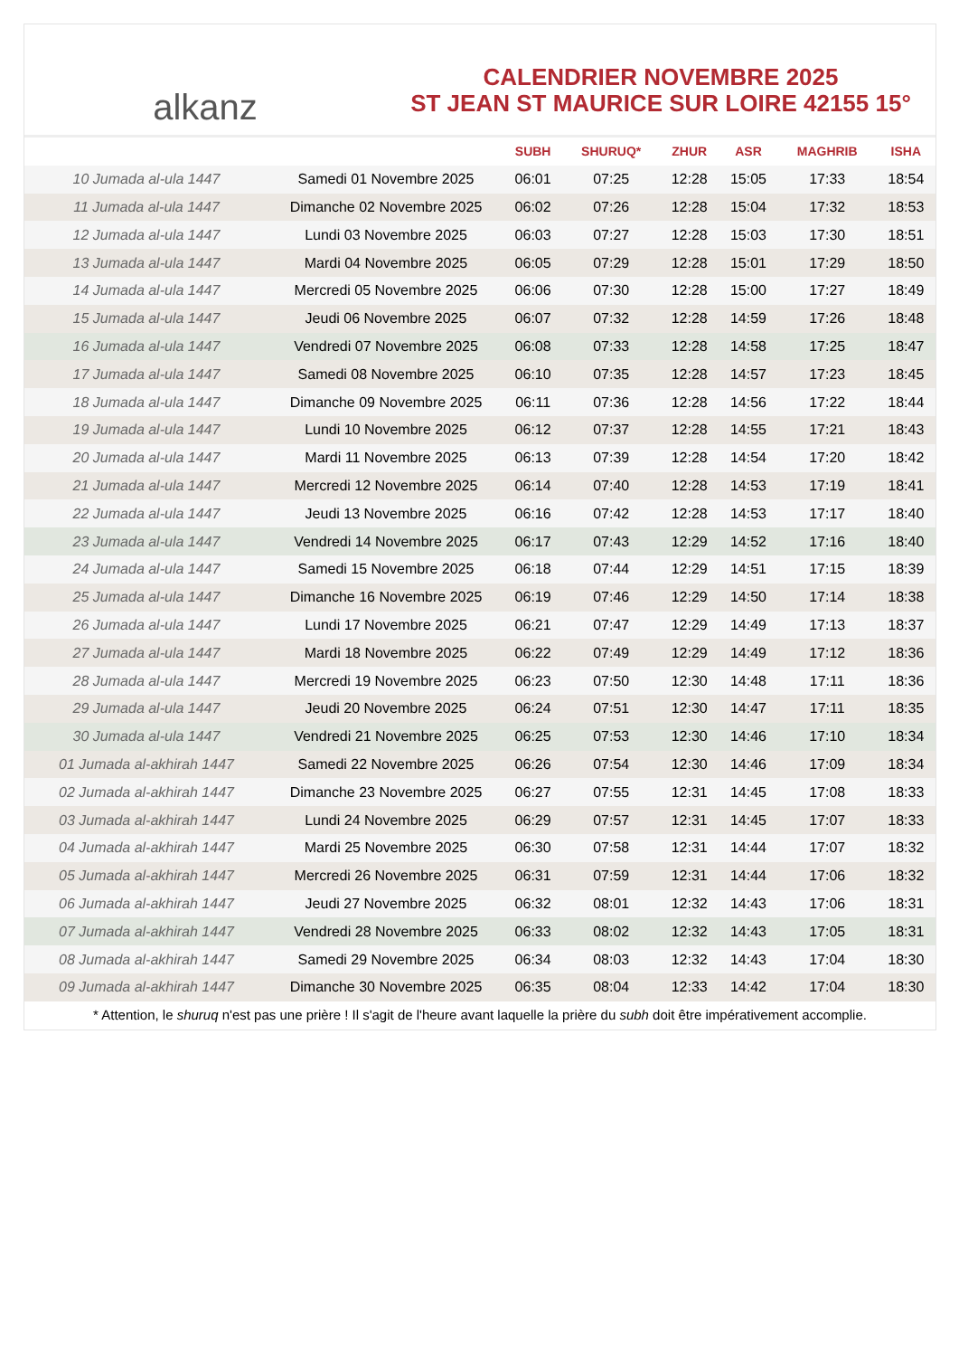alkanz
CALENDRIER NOVEMBRE 2025
ST JEAN ST MAURICE SUR LOIRE 42155 15°
| | | SUBH | SHURUQ* | ZHUR | ASR | MAGHRIB | ISHA |
| --- | --- | --- | --- | --- | --- | --- | --- |
| 10 Jumada al-ula 1447 | Samedi 01 Novembre 2025 | 06:01 | 07:25 | 12:28 | 15:05 | 17:33 | 18:54 |
| 11 Jumada al-ula 1447 | Dimanche 02 Novembre 2025 | 06:02 | 07:26 | 12:28 | 15:04 | 17:32 | 18:53 |
| 12 Jumada al-ula 1447 | Lundi 03 Novembre 2025 | 06:03 | 07:27 | 12:28 | 15:03 | 17:30 | 18:51 |
| 13 Jumada al-ula 1447 | Mardi 04 Novembre 2025 | 06:05 | 07:29 | 12:28 | 15:01 | 17:29 | 18:50 |
| 14 Jumada al-ula 1447 | Mercredi 05 Novembre 2025 | 06:06 | 07:30 | 12:28 | 15:00 | 17:27 | 18:49 |
| 15 Jumada al-ula 1447 | Jeudi 06 Novembre 2025 | 06:07 | 07:32 | 12:28 | 14:59 | 17:26 | 18:48 |
| 16 Jumada al-ula 1447 | Vendredi 07 Novembre 2025 | 06:08 | 07:33 | 12:28 | 14:58 | 17:25 | 18:47 |
| 17 Jumada al-ula 1447 | Samedi 08 Novembre 2025 | 06:10 | 07:35 | 12:28 | 14:57 | 17:23 | 18:45 |
| 18 Jumada al-ula 1447 | Dimanche 09 Novembre 2025 | 06:11 | 07:36 | 12:28 | 14:56 | 17:22 | 18:44 |
| 19 Jumada al-ula 1447 | Lundi 10 Novembre 2025 | 06:12 | 07:37 | 12:28 | 14:55 | 17:21 | 18:43 |
| 20 Jumada al-ula 1447 | Mardi 11 Novembre 2025 | 06:13 | 07:39 | 12:28 | 14:54 | 17:20 | 18:42 |
| 21 Jumada al-ula 1447 | Mercredi 12 Novembre 2025 | 06:14 | 07:40 | 12:28 | 14:53 | 17:19 | 18:41 |
| 22 Jumada al-ula 1447 | Jeudi 13 Novembre 2025 | 06:16 | 07:42 | 12:28 | 14:53 | 17:17 | 18:40 |
| 23 Jumada al-ula 1447 | Vendredi 14 Novembre 2025 | 06:17 | 07:43 | 12:29 | 14:52 | 17:16 | 18:40 |
| 24 Jumada al-ula 1447 | Samedi 15 Novembre 2025 | 06:18 | 07:44 | 12:29 | 14:51 | 17:15 | 18:39 |
| 25 Jumada al-ula 1447 | Dimanche 16 Novembre 2025 | 06:19 | 07:46 | 12:29 | 14:50 | 17:14 | 18:38 |
| 26 Jumada al-ula 1447 | Lundi 17 Novembre 2025 | 06:21 | 07:47 | 12:29 | 14:49 | 17:13 | 18:37 |
| 27 Jumada al-ula 1447 | Mardi 18 Novembre 2025 | 06:22 | 07:49 | 12:29 | 14:49 | 17:12 | 18:36 |
| 28 Jumada al-ula 1447 | Mercredi 19 Novembre 2025 | 06:23 | 07:50 | 12:30 | 14:48 | 17:11 | 18:36 |
| 29 Jumada al-ula 1447 | Jeudi 20 Novembre 2025 | 06:24 | 07:51 | 12:30 | 14:47 | 17:11 | 18:35 |
| 30 Jumada al-ula 1447 | Vendredi 21 Novembre 2025 | 06:25 | 07:53 | 12:30 | 14:46 | 17:10 | 18:34 |
| 01 Jumada al-akhirah 1447 | Samedi 22 Novembre 2025 | 06:26 | 07:54 | 12:30 | 14:46 | 17:09 | 18:34 |
| 02 Jumada al-akhirah 1447 | Dimanche 23 Novembre 2025 | 06:27 | 07:55 | 12:31 | 14:45 | 17:08 | 18:33 |
| 03 Jumada al-akhirah 1447 | Lundi 24 Novembre 2025 | 06:29 | 07:57 | 12:31 | 14:45 | 17:07 | 18:33 |
| 04 Jumada al-akhirah 1447 | Mardi 25 Novembre 2025 | 06:30 | 07:58 | 12:31 | 14:44 | 17:07 | 18:32 |
| 05 Jumada al-akhirah 1447 | Mercredi 26 Novembre 2025 | 06:31 | 07:59 | 12:31 | 14:44 | 17:06 | 18:32 |
| 06 Jumada al-akhirah 1447 | Jeudi 27 Novembre 2025 | 06:32 | 08:01 | 12:32 | 14:43 | 17:06 | 18:31 |
| 07 Jumada al-akhirah 1447 | Vendredi 28 Novembre 2025 | 06:33 | 08:02 | 12:32 | 14:43 | 17:05 | 18:31 |
| 08 Jumada al-akhirah 1447 | Samedi 29 Novembre 2025 | 06:34 | 08:03 | 12:32 | 14:43 | 17:04 | 18:30 |
| 09 Jumada al-akhirah 1447 | Dimanche 30 Novembre 2025 | 06:35 | 08:04 | 12:33 | 14:42 | 17:04 | 18:30 |
* Attention, le shuruq n'est pas une prière ! Il s'agit de l'heure avant laquelle la prière du subh doit être impérativement accomplie.